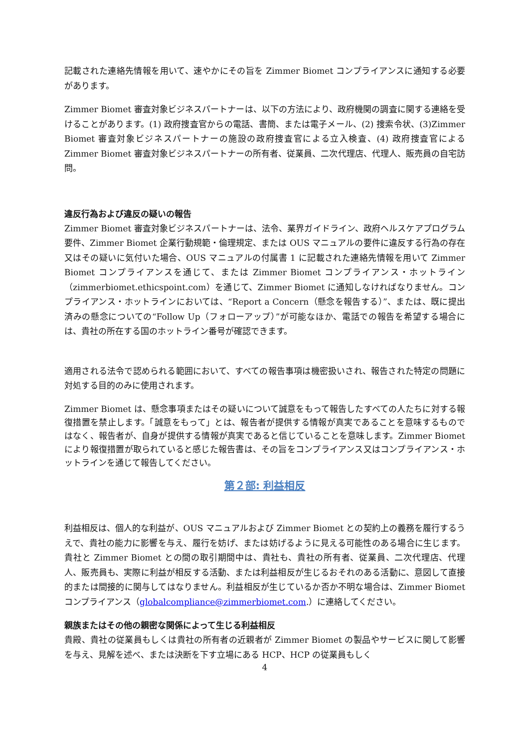記載された連絡先情報を用いて、速やかにその旨を Zimmer Biomet コンプライアンスに通知する必要があります。
Zimmer Biomet 審査対象ビジネスパートナーは、以下の方法により、政府機関の調査に関する連絡を受けることがあります。(1) 政府捜査官からの電話、書簡、または電子メール、(2) 捜索令状、(3)Zimmer Biomet 審査対象ビジネスパートナーの施設の政府捜査官による立入検査、(4) 政府捜査官による Zimmer Biomet 審査対象ビジネスパートナーの所有者、従業員、二次代理店、代理人、販売員の自宅訪問。
違反行為および違反の疑いの報告
Zimmer Biomet 審査対象ビジネスパートナーは、法令、業界ガイドライン、政府ヘルスケアプログラム要件、Zimmer Biomet 企業行動規範・倫理規定、または OUS マニュアルの要件に違反する行為の存在又はその疑いに気付いた場合、OUS マニュアルの付属書 1 に記載された連絡先情報を用いて Zimmer Biomet コンプライアンスを通じて、または Zimmer Biomet コンプライアンス・ホットライン（zimmerbiomet.ethicspoint.com）を通じて、Zimmer Biomet に通知しなければなりません。コンプライアンス・ホットラインにおいては、“Report a Concern（懸念を報告する）”、または、既に提出済みの懸念についての“Follow Up（フォローアップ）”が可能なほか、電話での報告を希望する場合には、貴社の所在する国のホットライン番号が確認できます。
適用される法令で認められる範囲において、すべての報告事項は機密扱いされ、報告された特定の問題に対処する目的のみに使用されます。
Zimmer Biomet は、懸念事項またはその疑いについて誠意をもって報告したすべての人たちに対する報復措置を禁止します。「誠意をもって」とは、報告者が提供する情報が真実であることを意味するものではなく、報告者が、自身が提供する情報が真実であると信じていることを意味します。Zimmer Biomet により報復措置が取られていると感じた報告書は、その旨をコンプライアンス又はコンプライアンス・ホットラインを通じて報告してください。
第２部: 利益相反
利益相反は、個人的な利益が、OUS マニュアルおよび Zimmer Biomet との契約上の義務を履行するうえで、貴社の能力に影響を与え、履行を妨げ、または妨げるように見える可能性のある場合に生じます。貴社と Zimmer Biomet との間の取引期間中は、貴社も、貴社の所有者、従業員、二次代理店、代理人、販売員も、実際に利益が相反する活動、または利益相反が生じるおそれのある活動に、意図して直接的または間接的に関与してはなりません。利益相反が生じているか否か不明な場合は、Zimmer Biomet コンプライアンス（globalcompliance@zimmerbiomet.com.）に連絡してください。
親族またはその他の親密な関係によって生じる利益相反
貴殿、貴社の従業員もしくは貴社の所有者の近親者が Zimmer Biomet の製品やサービスに関して影響を与え、見解を述べ、または決断を下す立場にある HCP、HCP の従業員もしく
4